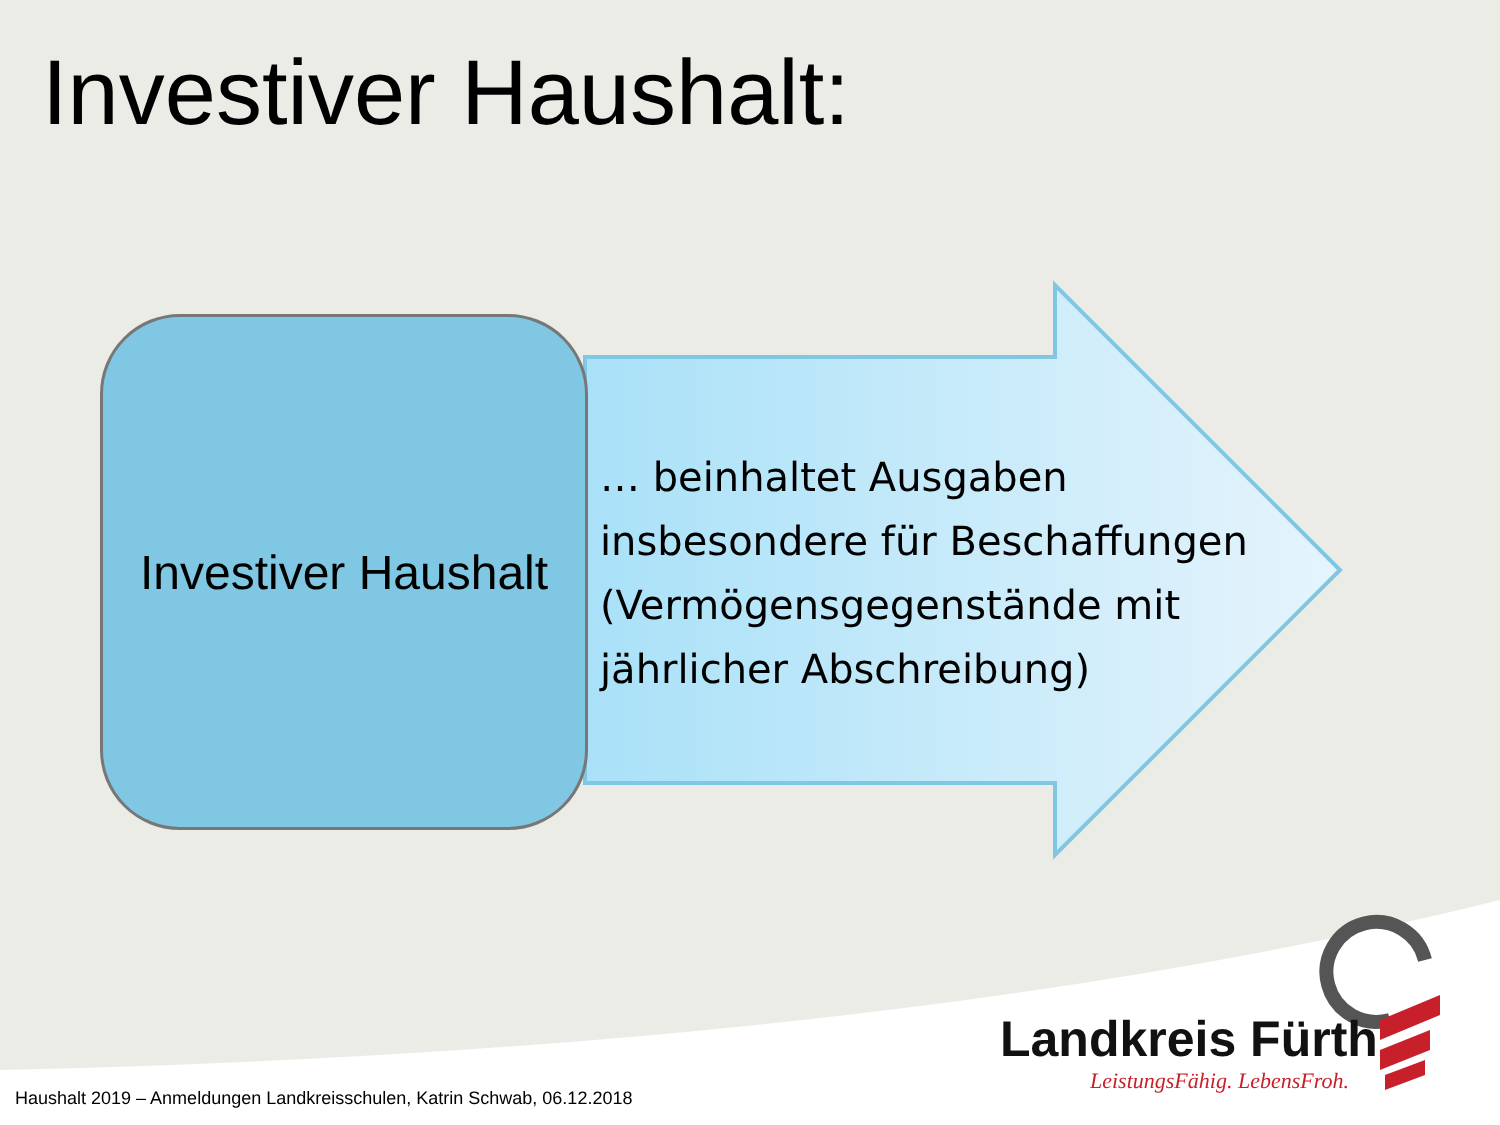Investiver Haushalt:
Investiver Haushalt
… beinhaltet Ausgaben insbesondere für Beschaffungen (Vermögensgegenstände mit jährlicher Abschreibung)
Landkreis Fürth
LeistungsFähig. LebensFroh.
Haushalt 2019 – Anmeldungen Landkreisschulen, Katrin Schwab, 06.12.2018